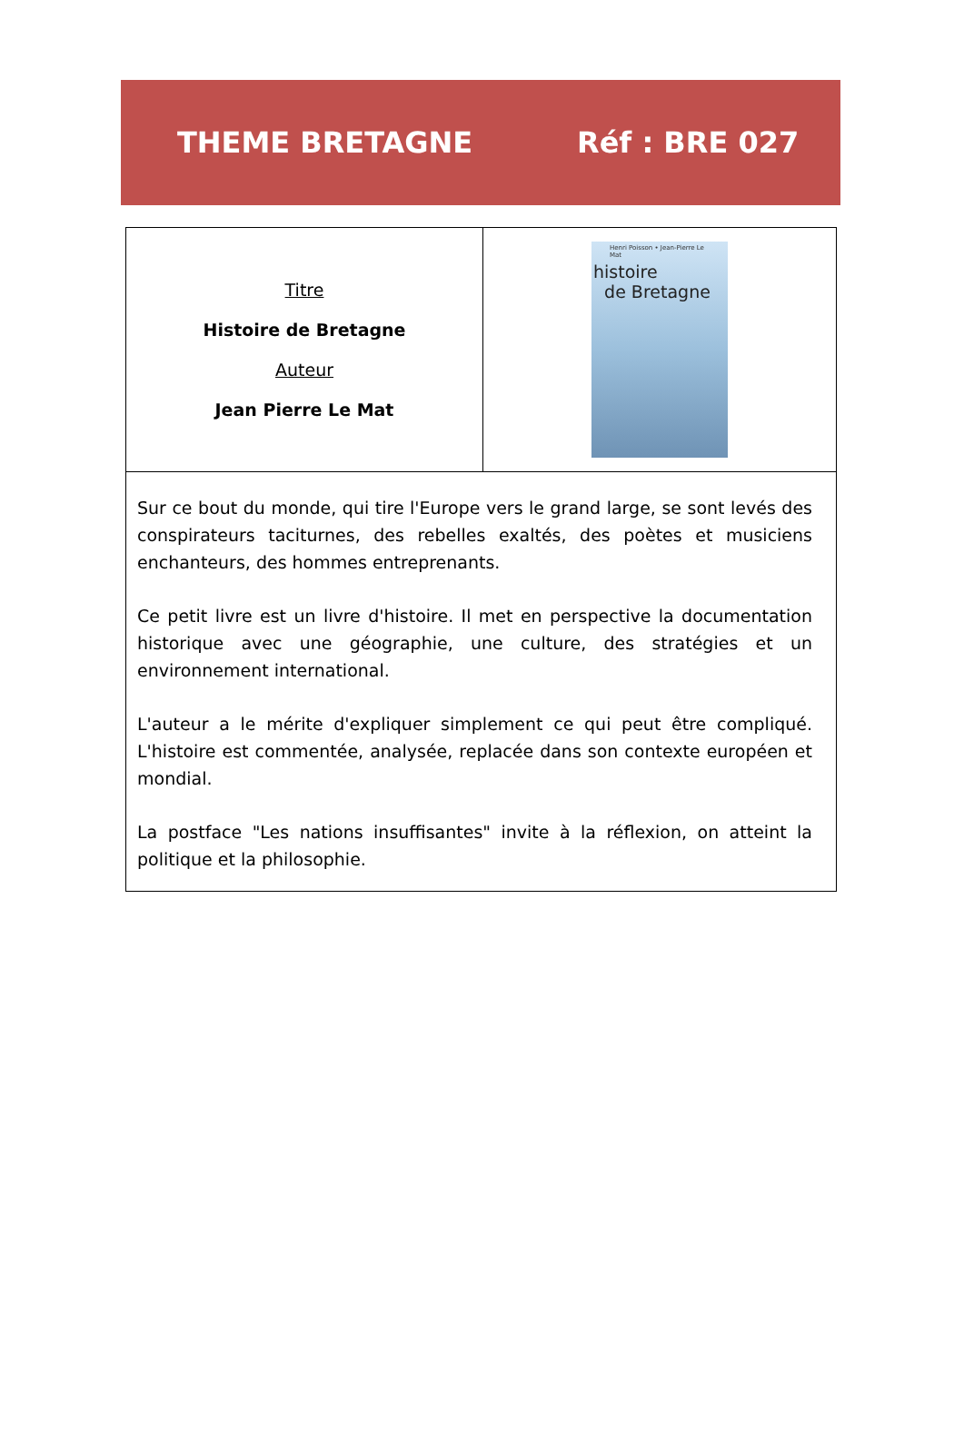THEME BRETAGNE Réf : BRE 027
| Titre Histoire de Bretagne Auteur Jean Pierre Le Mat | Henri Poisson • Jean-Pierre Le Mat histoire de Bretagne |
| Sur ce bout du monde, qui tire l'Europe vers le grand large, se sont levés des conspirateurs taciturnes, des rebelles exaltés, des poètes et musiciens enchanteurs, des hommes entreprenants. Ce petit livre est un livre d'histoire. Il met en perspective la documentation historique avec une géographie, une culture, des stratégies et un environnement international. L'auteur a le mérite d'expliquer simplement ce qui peut être compliqué. L'histoire est commentée, analysée, replacée dans son contexte européen et mondial. La postface "Les nations insuffisantes" invite à la réflexion, on atteint la politique et la philosophie. | |